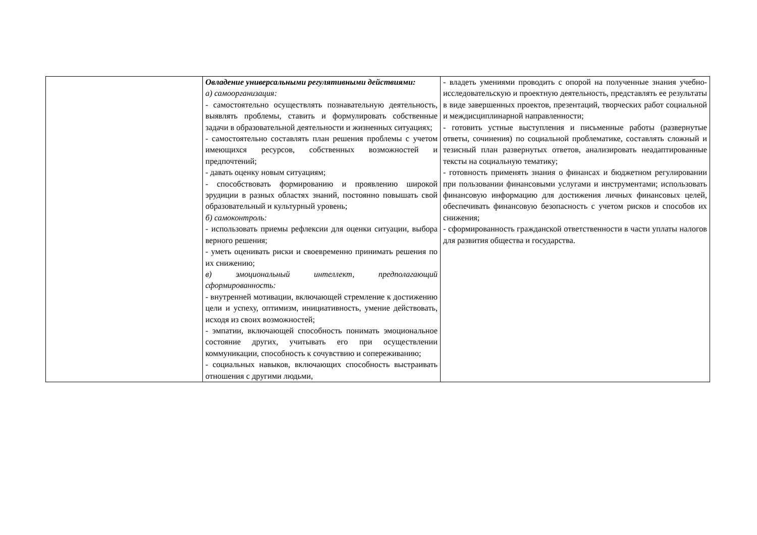| | Овладение универсальными регулятивными действиями: а) самоорганизация: - самостоятельно осуществлять познавательную деятельность, выявлять проблемы, ставить и формулировать собственные задачи в образовательной деятельности и жизненных ситуациях; - самостоятельно составлять план решения проблемы с учетом имеющихся ресурсов, собственных возможностей и предпочтений; - давать оценку новым ситуациям; - способствовать формированию и проявлению широкой эрудиции в разных областях знаний, постоянно повышать свой образовательный и культурный уровень; б) самоконтроль: - использовать приемы рефлексии для оценки ситуации, выбора верного решения; - уметь оценивать риски и своевременно принимать решения по их снижению; в) эмоциональный интеллект, предполагающий сформированность: - внутренней мотивации, включающей стремление к достижению цели и успеху, оптимизм, инициативность, умение действовать, исходя из своих возможностей; - эмпатии, включающей способность понимать эмоциональное состояние других, учитывать его при осуществлении коммуникации, способность к сочувствию и сопереживанию; - социальных навыков, включающих способность выстраивать отношения с другими людьми, | - владеть умениями проводить с опорой на полученные знания учебно-исследовательскую и проектную деятельность, представлять ее результаты в виде завершенных проектов, презентаций, творческих работ социальной и междисциплинарной направленности; - готовить устные выступления и письменные работы (развернутые ответы, сочинения) по социальной проблематике, составлять сложный и тезисный план развернутых ответов, анализировать неадаптированные тексты на социальную тематику; - готовность применять знания о финансах и бюджетном регулировании при пользовании финансовыми услугами и инструментами; использовать финансовую информацию для достижения личных финансовых целей, обеспечивать финансовую безопасность с учетом рисков и способов их снижения; - сформированность гражданской ответственности в части уплаты налогов для развития общества и государства. |